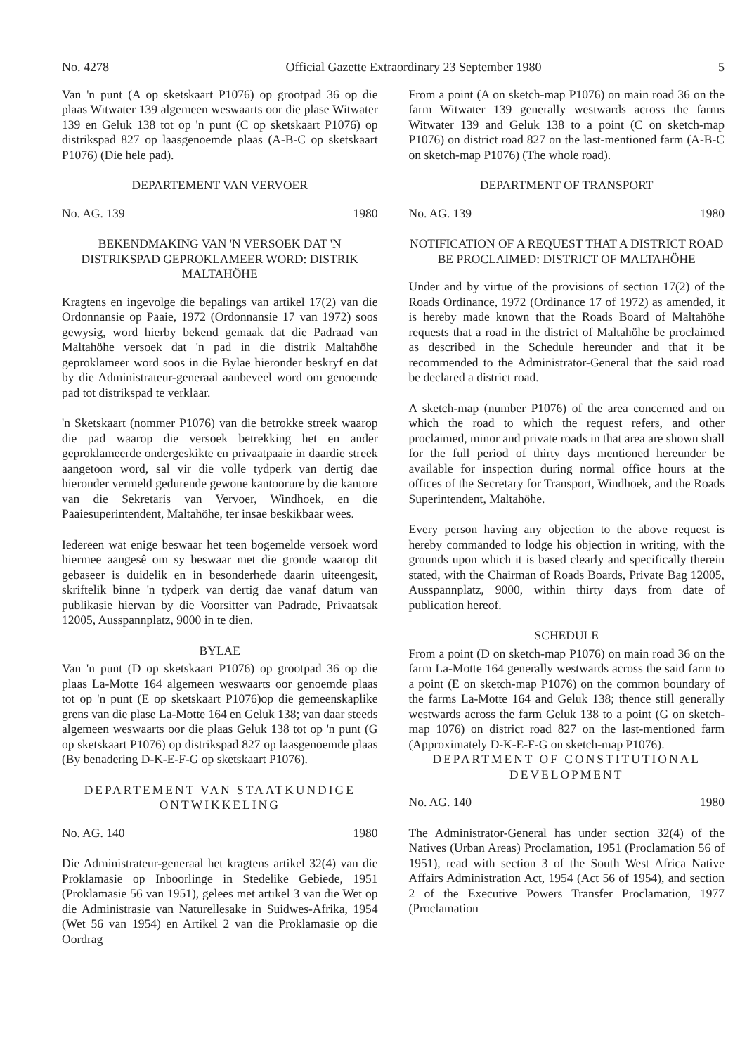No. 4278 Official Gazette Extraordinary 23 September 1980 5
Van 'n punt (A op sketskaart P1076) op grootpad 36 op die plaas Witwater 139 algemeen weswaarts oor die plase Witwater 139 en Geluk 138 tot op 'n punt (C op sketskaart P1076) op distrikspad 827 op laasgenoemde plaas (A-B-C op sketskaart P1076) (Die hele pad).
DEPARTEMENT VAN VERVOER
No. AG. 139 1980
BEKENDMAKING VAN 'N VERSOEK DAT 'N DISTRIKSPAD GEPROKLAMEER WORD: DISTRIK MALTAHÖHE
Kragtens en ingevolge die bepalings van artikel 17(2) van die Ordonnansie op Paaie, 1972 (Ordonnansie 17 van 1972) soos gewysig, word hierby bekend gemaak dat die Padraad van Maltahöhe versoek dat 'n pad in die distrik Maltahöhe geproklameer word soos in die Bylae hieronder beskryf en dat by die Administrateur-generaal aanbeveel word om genoemde pad tot distrikspad te verklaar.
'n Sketskaart (nommer P1076) van die betrokke streek waarop die pad waarop die versoek betrekking het en ander geproklameerde ondergeskikte en privaatpaaie in daardie streek aangetoon word, sal vir die volle tydperk van dertig dae hieronder vermeld gedurende gewone kantoorure by die kantore van die Sekretaris van Vervoer, Windhoek, en die Paaiesuperintendent, Maltahöhe, ter insae beskikbaar wees.
Iedereen wat enige beswaar het teen bogemelde versoek word hiermee aangesê om sy beswaar met die gronde waarop dit gebaseer is duidelik en in besonderhede daarin uiteengesit, skriftelik binne 'n tydperk van dertig dae vanaf datum van publikasie hiervan by die Voorsitter van Padrade, Privaatsak 12005, Ausspannplatz, 9000 in te dien.
BYLAE
Van 'n punt (D op sketskaart P1076) op grootpad 36 op die plaas La-Motte 164 algemeen weswaarts oor genoemde plaas tot op 'n punt (E op sketskaart P1076)op die gemeenskaplike grens van die plase La-Motte 164 en Geluk 138; van daar steeds algemeen weswaarts oor die plaas Geluk 138 tot op 'n punt (G op sketskaart P1076) op distrikspad 827 op laasgenoemde plaas (By benadering D-K-E-F-G op sketskaart P1076).
DEPARTEMENT VAN STAATKUNDIGE ONTWIKKELING
No. AG. 140 1980
Die Administrateur-generaal het kragtens artikel 32(4) van die Proklamasie op Inboorlinge in Stedelike Gebiede, 1951 (Proklamasie 56 van 1951), gelees met artikel 3 van die Wet op die Administrasie van Naturellesake in Suidwes-Afrika, 1954 (Wet 56 van 1954) en Artikel 2 van die Proklamasie op die Oordrag
From a point (A on sketch-map P1076) on main road 36 on the farm Witwater 139 generally westwards across the farms Witwater 139 and Geluk 138 to a point (C on sketch-map P1076) on district road 827 on the last-mentioned farm (A-B-C on sketch-map P1076) (The whole road).
DEPARTMENT OF TRANSPORT
No. AG. 139 1980
NOTIFICATION OF A REQUEST THAT A DISTRICT ROAD BE PROCLAIMED: DISTRICT OF MALTAHÖHE
Under and by virtue of the provisions of section 17(2) of the Roads Ordinance, 1972 (Ordinance 17 of 1972) as amended, it is hereby made known that the Roads Board of Maltahöhe requests that a road in the district of Maltahöhe be proclaimed as described in the Schedule hereunder and that it be recommended to the Administrator-General that the said road be declared a district road.
A sketch-map (number P1076) of the area concerned and on which the road to which the request refers, and other proclaimed, minor and private roads in that area are shown shall for the full period of thirty days mentioned hereunder be available for inspection during normal office hours at the offices of the Secretary for Transport, Windhoek, and the Roads Superintendent, Maltahöhe.
Every person having any objection to the above request is hereby commanded to lodge his objection in writing, with the grounds upon which it is based clearly and specifically therein stated, with the Chairman of Roads Boards, Private Bag 12005, Ausspannplatz, 9000, within thirty days from date of publication hereof.
SCHEDULE
From a point (D on sketch-map P1076) on main road 36 on the farm La-Motte 164 generally westwards across the said farm to a point (E on sketch-map P1076) on the common boundary of the farms La-Motte 164 and Geluk 138; thence still generally westwards across the farm Geluk 138 to a point (G on sketch-map 1076) on district road 827 on the last-mentioned farm (Approximately D-K-E-F-G on sketch-map P1076).
DEPARTMENT OF CONSTITUTIONAL DEVELOPMENT
No. AG. 140 1980
The Administrator-General has under section 32(4) of the Natives (Urban Areas) Proclamation, 1951 (Proclamation 56 of 1951), read with section 3 of the South West Africa Native Affairs Administration Act, 1954 (Act 56 of 1954), and section 2 of the Executive Powers Transfer Proclamation, 1977 (Proclamation